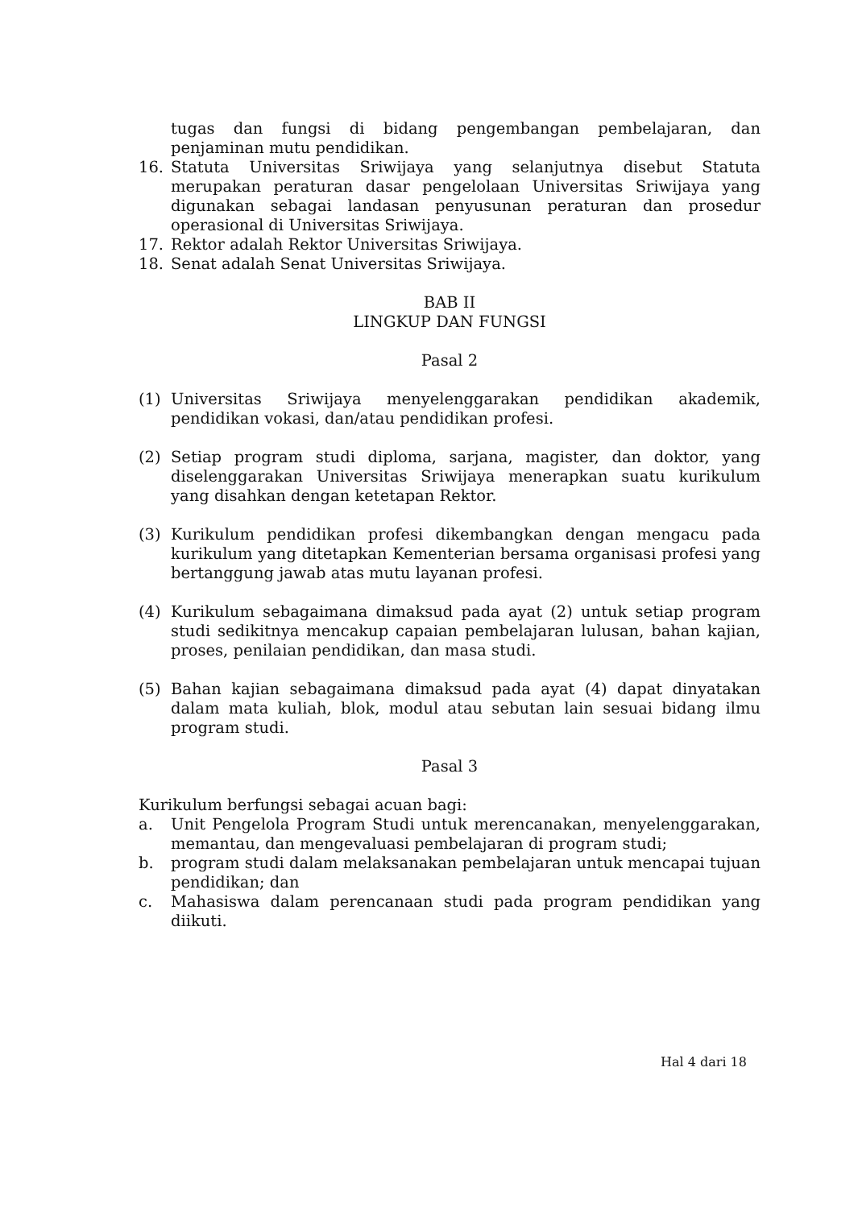tugas dan fungsi di bidang pengembangan pembelajaran, dan penjaminan mutu pendidikan.
16. Statuta Universitas Sriwijaya yang selanjutnya disebut Statuta merupakan peraturan dasar pengelolaan Universitas Sriwijaya yang digunakan sebagai landasan penyusunan peraturan dan prosedur operasional di Universitas Sriwijaya.
17. Rektor adalah Rektor Universitas Sriwijaya.
18. Senat adalah Senat Universitas Sriwijaya.
BAB II
LINGKUP DAN FUNGSI
Pasal 2
(1) Universitas Sriwijaya menyelenggarakan pendidikan akademik, pendidikan vokasi, dan/atau pendidikan profesi.
(2) Setiap program studi diploma, sarjana, magister, dan doktor, yang diselenggarakan Universitas Sriwijaya menerapkan suatu kurikulum yang disahkan dengan ketetapan Rektor.
(3) Kurikulum pendidikan profesi dikembangkan dengan mengacu pada kurikulum yang ditetapkan Kementerian bersama organisasi profesi yang bertanggung jawab atas mutu layanan profesi.
(4) Kurikulum sebagaimana dimaksud pada ayat (2) untuk setiap program studi sedikitnya mencakup capaian pembelajaran lulusan, bahan kajian, proses, penilaian pendidikan, dan masa studi.
(5) Bahan kajian sebagaimana dimaksud pada ayat (4) dapat dinyatakan dalam mata kuliah, blok, modul atau sebutan lain sesuai bidang ilmu program studi.
Pasal 3
Kurikulum berfungsi sebagai acuan bagi:
a. Unit Pengelola Program Studi untuk merencanakan, menyelenggarakan, memantau, dan mengevaluasi pembelajaran di program studi;
b. program studi dalam melaksanakan pembelajaran untuk mencapai tujuan pendidikan; dan
c. Mahasiswa dalam perencanaan studi pada program pendidikan yang diikuti.
Hal 4 dari 18